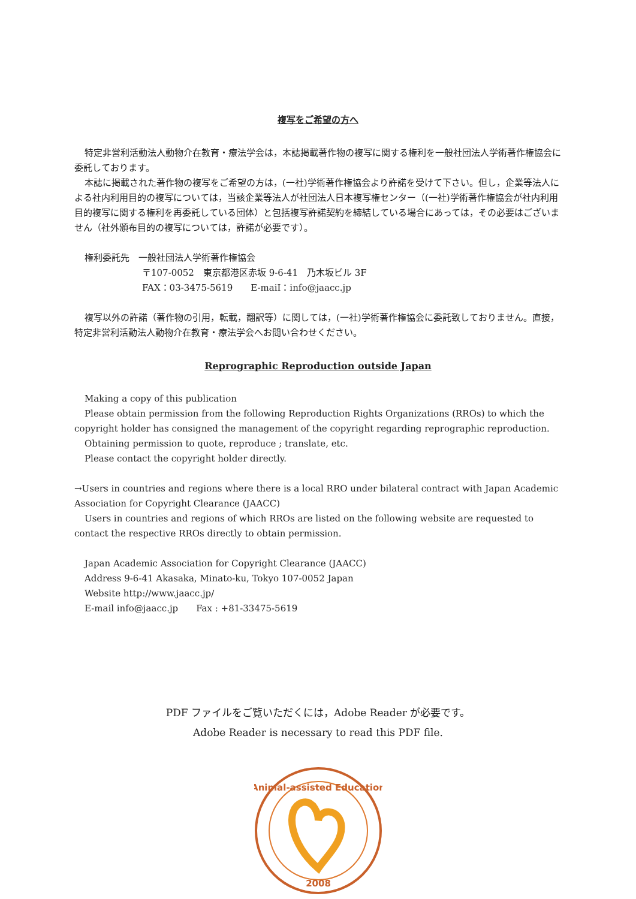複写をご希望の方へ
特定非営利活動法人動物介在教育・療法学会は，本誌掲載著作物の複写に関する権利を一般社団法人学術著作権協会に委託しております。
本誌に掲載された著作物の複写をご希望の方は，(一社)学術著作権協会より許諾を受けて下さい。但し，企業等法人による社内利用目的の複写については，当該企業等法人が社団法人日本複写権センター（(一社)学術著作権協会が社内利用目的複写に関する権利を再委託している団体）と包括複写許諾契約を締結している場合にあっては，その必要はございません（社外頒布目的の複写については，許諾が必要です）。
権利委託先　一般社団法人学術著作権協会
〒107-0052　東京都港区赤坂 9-6-41　乃木坂ビル 3F
FAX：03-3475-5619　　E-maiI：info@jaacc.jp
複写以外の許諾（著作物の引用，転載，翻訳等）に関しては，(一社)学術著作権協会に委託致しておりません。直接，特定非営利活動法人動物介在教育・療法学会へお問い合わせください。
Reprographic Reproduction outside Japan
Making a copy of this publication
Please obtain permission from the following Reproduction Rights Organizations (RROs) to which the copyright holder has consigned the management of the copyright regarding reprographic reproduction.
Obtaining permission to quote, reproduce ; translate, etc.
Please contact the copyright holder directly.
→Users in countries and regions where there is a local RRO under bilateral contract with Japan Academic Association for Copyright Clearance (JAACC)
Users in countries and regions of which RROs are listed on the following website are requested to contact the respective RROs directly to obtain permission.
Japan Academic Association for Copyright Clearance (JAACC)
Address 9-6-41 Akasaka, Minato-ku, Tokyo 107-0052 Japan
Website http://www.jaacc.jp/
E-mail info@jaacc.jp　　Fax : +81-33475-5619
PDF ファイルをご覧いただくには，Adobe Reader が必要です。
Adobe Reader is necessary to read this PDF file.
Animal-assisted Education
2008